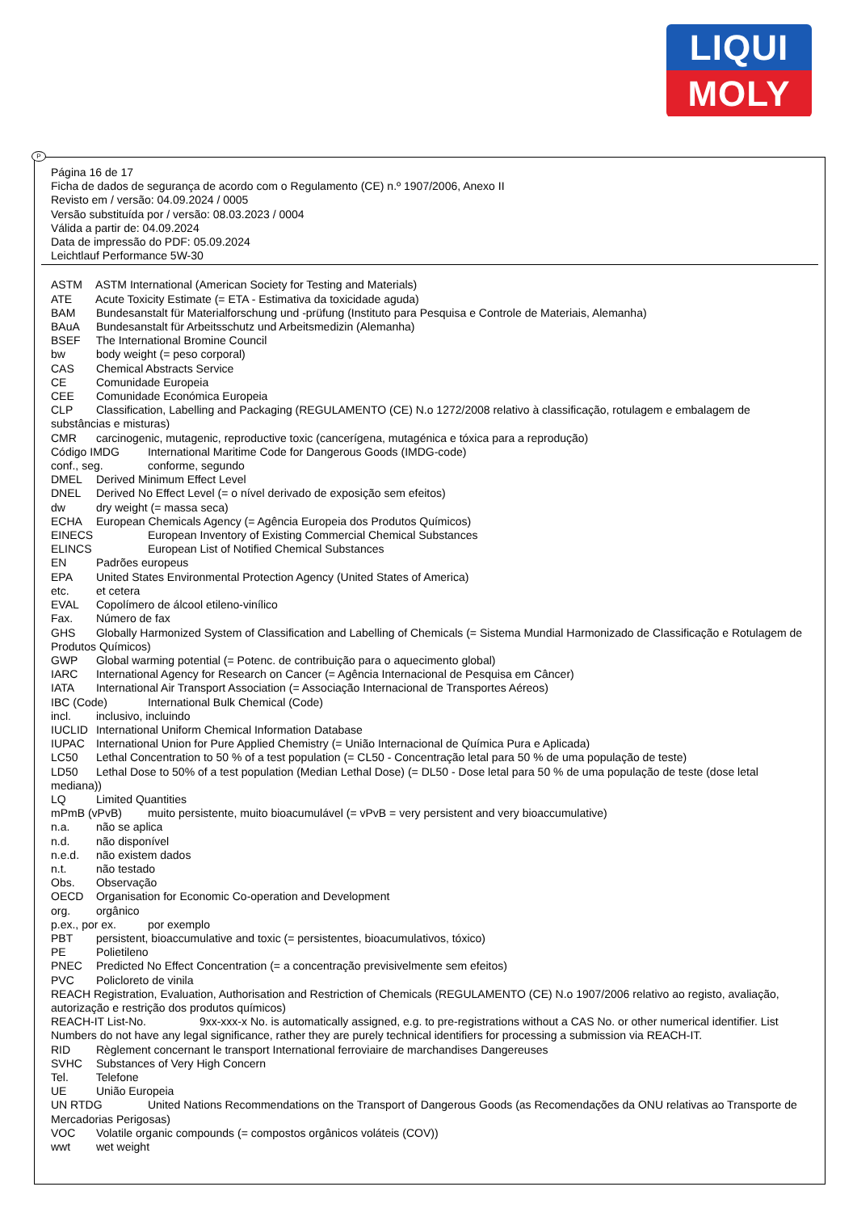LIQUI
MOLY
P
Página 16 de 17
Ficha de dados de segurança de acordo com o Regulamento (CE) n.º 1907/2006, Anexo II
Revisto em / versão: 04.09.2024 / 0005
Versão substituída por / versão: 08.03.2023 / 0004
Válida a partir de: 04.09.2024
Data de impressão do PDF: 05.09.2024
Leichtlauf Performance 5W-30
ASTM ASTM International (American Society for Testing and Materials)
ATE Acute Toxicity Estimate (= ETA - Estimativa da toxicidade aguda)
BAM Bundesanstalt für Materialforschung und -prüfung (Instituto para Pesquisa e Controle de Materiais, Alemanha)
BAuA Bundesanstalt für Arbeitsschutz und Arbeitsmedizin (Alemanha)
BSEF The International Bromine Council
bw body weight (= peso corporal)
CAS Chemical Abstracts Service
CE Comunidade Europeia
CEE Comunidade Económica Europeia
CLP Classification, Labelling and Packaging (REGULAMENTO (CE) N.o 1272/2008 relativo à classificação, rotulagem e embalagem de substâncias e misturas)
CMR carcinogenic, mutagenic, reproductive toxic (cancerígena, mutagénica e tóxica para a reprodução)
Código IMDG International Maritime Code for Dangerous Goods (IMDG-code)
conf., seg. conforme, segundo
DMEL Derived Minimum Effect Level
DNEL Derived No Effect Level (= o nível derivado de exposição sem efeitos)
dw dry weight (= massa seca)
ECHA European Chemicals Agency (= Agência Europeia dos Produtos Químicos)
EINECS European Inventory of Existing Commercial Chemical Substances
ELINCS European List of Notified Chemical Substances
EN Padrões europeus
EPA United States Environmental Protection Agency (United States of America)
etc. et cetera
EVAL Copolímero de álcool etileno-vinílico
Fax. Número de fax
GHS Globally Harmonized System of Classification and Labelling of Chemicals (= Sistema Mundial Harmonizado de Classificação e Rotulagem de Produtos Químicos)
GWP Global warming potential (= Potenc. de contribuição para o aquecimento global)
IARC International Agency for Research on Cancer (= Agência Internacional de Pesquisa em Câncer)
IATA International Air Transport Association (= Associação Internacional de Transportes Aéreos)
IBC (Code) International Bulk Chemical (Code)
incl. inclusivo, incluindo
IUCLID International Uniform Chemical Information Database
IUPAC International Union for Pure Applied Chemistry (= União Internacional de Química Pura e Aplicada)
LC50 Lethal Concentration to 50 % of a test population (= CL50 - Concentração letal para 50 % de uma população de teste)
LD50 Lethal Dose to 50% of a test population (Median Lethal Dose) (= DL50 - Dose letal para 50 % de uma população de teste (dose letal mediana))
LQ Limited Quantities
mPmB (vPvB) muito persistente, muito bioacumulável (= vPvB = very persistent and very bioaccumulative)
n.a. não se aplica
n.d. não disponível
n.e.d. não existem dados
n.t. não testado
Obs. Observação
OECD Organisation for Economic Co-operation and Development
org. orgânico
p.ex., por ex. por exemplo
PBT persistent, bioaccumulative and toxic (= persistentes, bioacumulativos, tóxico)
PE Polietileno
PNEC Predicted No Effect Concentration (= a concentração previsivelmente sem efeitos)
PVC Policloreto de vinila
REACH Registration, Evaluation, Authorisation and Restriction of Chemicals (REGULAMENTO (CE) N.o 1907/2006 relativo ao registo, avaliação, autorização e restrição dos produtos químicos)
REACH-IT List-No. 9xx-xxx-x No. is automatically assigned, e.g. to pre-registrations without a CAS No. or other numerical identifier. List Numbers do not have any legal significance, rather they are purely technical identifiers for processing a submission via REACH-IT.
RID Règlement concernant le transport International ferroviaire de marchandises Dangereuses
SVHC Substances of Very High Concern
Tel. Telefone
UE União Europeia
UN RTDG United Nations Recommendations on the Transport of Dangerous Goods (as Recomendações da ONU relativas ao Transporte de Mercadorias Perigosas)
VOC Volatile organic compounds (= compostos orgânicos voláteis (COV))
wwt wet weight